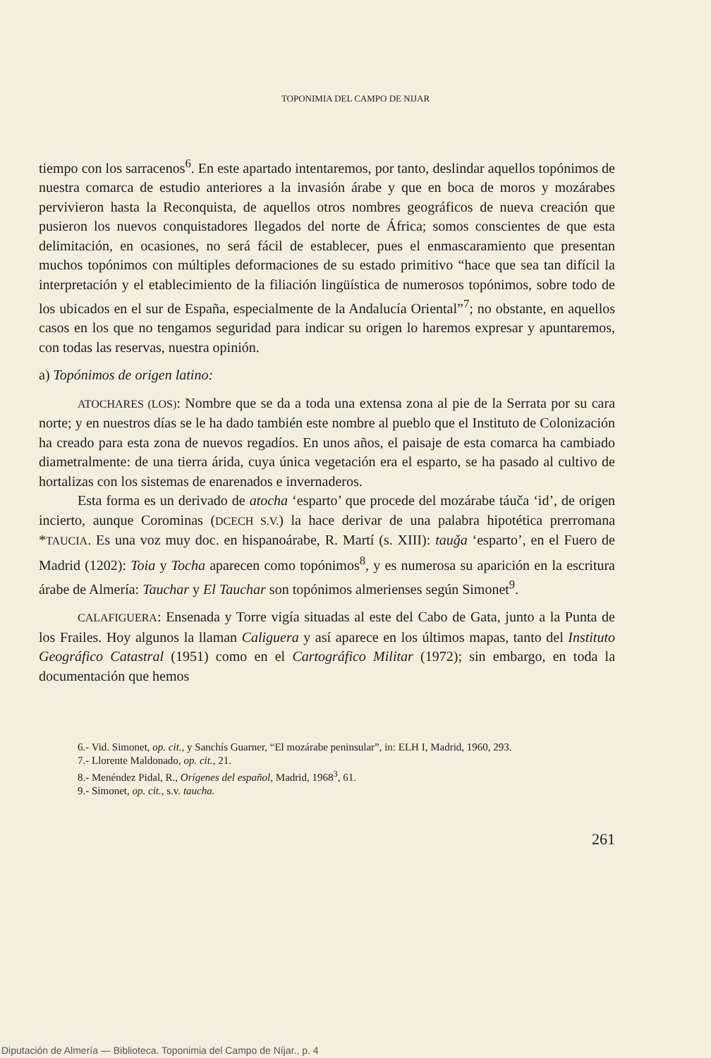TOPONIMIA DEL CAMPO DE NIJAR
tiempo con los sarracenos<sup>6</sup>. En este apartado intentaremos, por tanto, deslindar aquellos topónimos de nuestra comarca de estudio anteriores a la invasión árabe y que en boca de moros y mozárabes pervivieron hasta la Reconquista, de aquellos otros nombres geográficos de nueva creación que pusieron los nuevos conquistadores llegados del norte de África; somos conscientes de que esta delimitación, en ocasiones, no será fácil de establecer, pues el enmascaramiento que presentan muchos topónimos con múltiples deformaciones de su estado primitivo “hace que sea tan difícil la interpretación y el etablecimiento de la filiación lingüística de numerosos topónimos, sobre todo de los ubicados en el sur de España, especialmente de la Andalucía Oriental”<sup>7</sup>; no obstante, en aquellos casos en los que no tengamos seguridad para indicar su origen lo haremos expresar y apuntaremos, con todas las reservas, nuestra opinión.
a) Topónimos de origen latino:
ATOCHARES (LOS): Nombre que se da a toda una extensa zona al pie de la Serrata por su cara norte; y en nuestros días se le ha dado también este nombre al pueblo que el Instituto de Colonización ha creado para esta zona de nuevos regadíos. En unos años, el paisaje de esta comarca ha cambiado diametralmente: de una tierra árida, cuya única vegetación era el esparto, se ha pasado al cultivo de hortalizas con los sistemas de enarenados e invernaderos.
Esta forma es un derivado de atocha ‘esparto’ que procede del mozárabe táuča ‘id’, de origen incierto, aunque Corominas (DCECH S.V.) la hace derivar de una palabra hipotética prerromana *TAUCIA. Es una voz muy doc. en hispanoárabe, R. Martí (s. XIII): tauǧa ‘esparto’, en el Fuero de Madrid (1202): Toia y Tocha aparecen como topónimos<sup>8</sup>, y es numerosa su aparición en la escritura árabe de Almería: Tauchar y El Tauchar son topónimos almerienses según Simonet<sup>9</sup>.
CALAFIGUERA: Ensenada y Torre vigía situadas al este del Cabo de Gata, junto a la Punta de los Frailes. Hoy algunos la llaman Caliguera y así aparece en los últimos mapas, tanto del Instituto Geográfico Catastral (1951) como en el Cartográfico Militar (1972); sin embargo, en toda la documentación que hemos
6.- Vid. Simonet, op. cit., y Sanchís Guarner, “El mozárabe peninsular”, in: ELH I, Madrid, 1960, 293.
7.- Llorente Maldonado, op. cit., 21.
8.- Menéndez Pidal, R., Orígenes del español, Madrid, 1968<sup>3</sup>, 61.
9.- Simonet, op. cit., s.v. taucha.
261
Diputación de Almería — Biblioteca. Toponimia del Campo de Níjar., p. 4